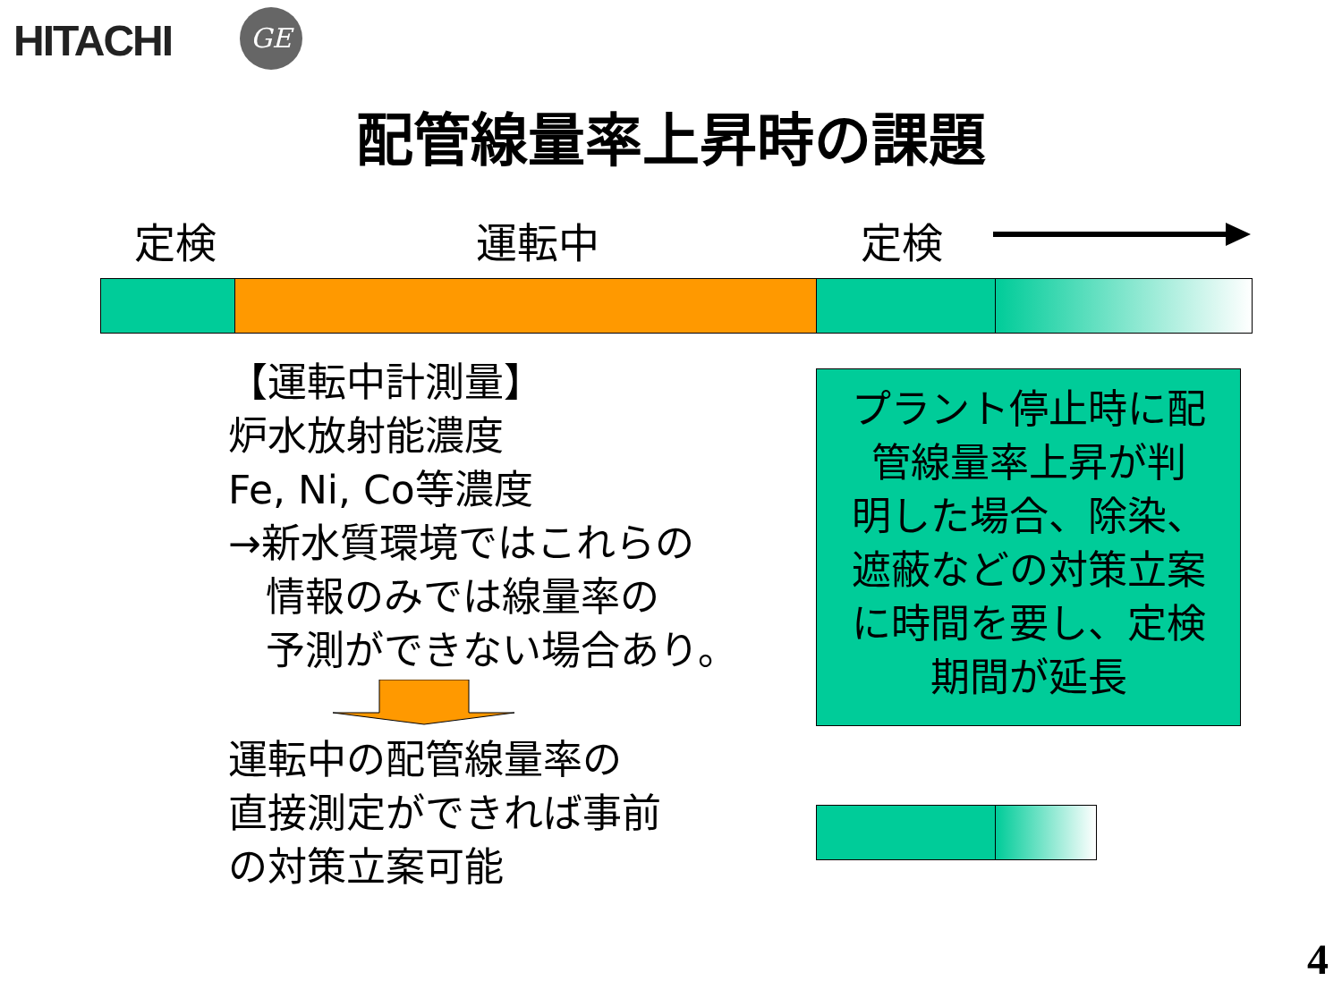HITACHI GE
配管線量率上昇時の課題
定検 運転中 定検
【運転中計測量】
炉水放射能濃度
Fe, Ni, Co等濃度
→新水質環境ではこれらの
情報のみでは線量率の
予測ができない場合あり。
運転中の配管線量率の
直接測定ができれば事前
の対策立案可能
プラント停止時に配
管線量率上昇が判
明した場合、除染、
遮蔽などの対策立案
に時間を要し、定検
期間が延長
4